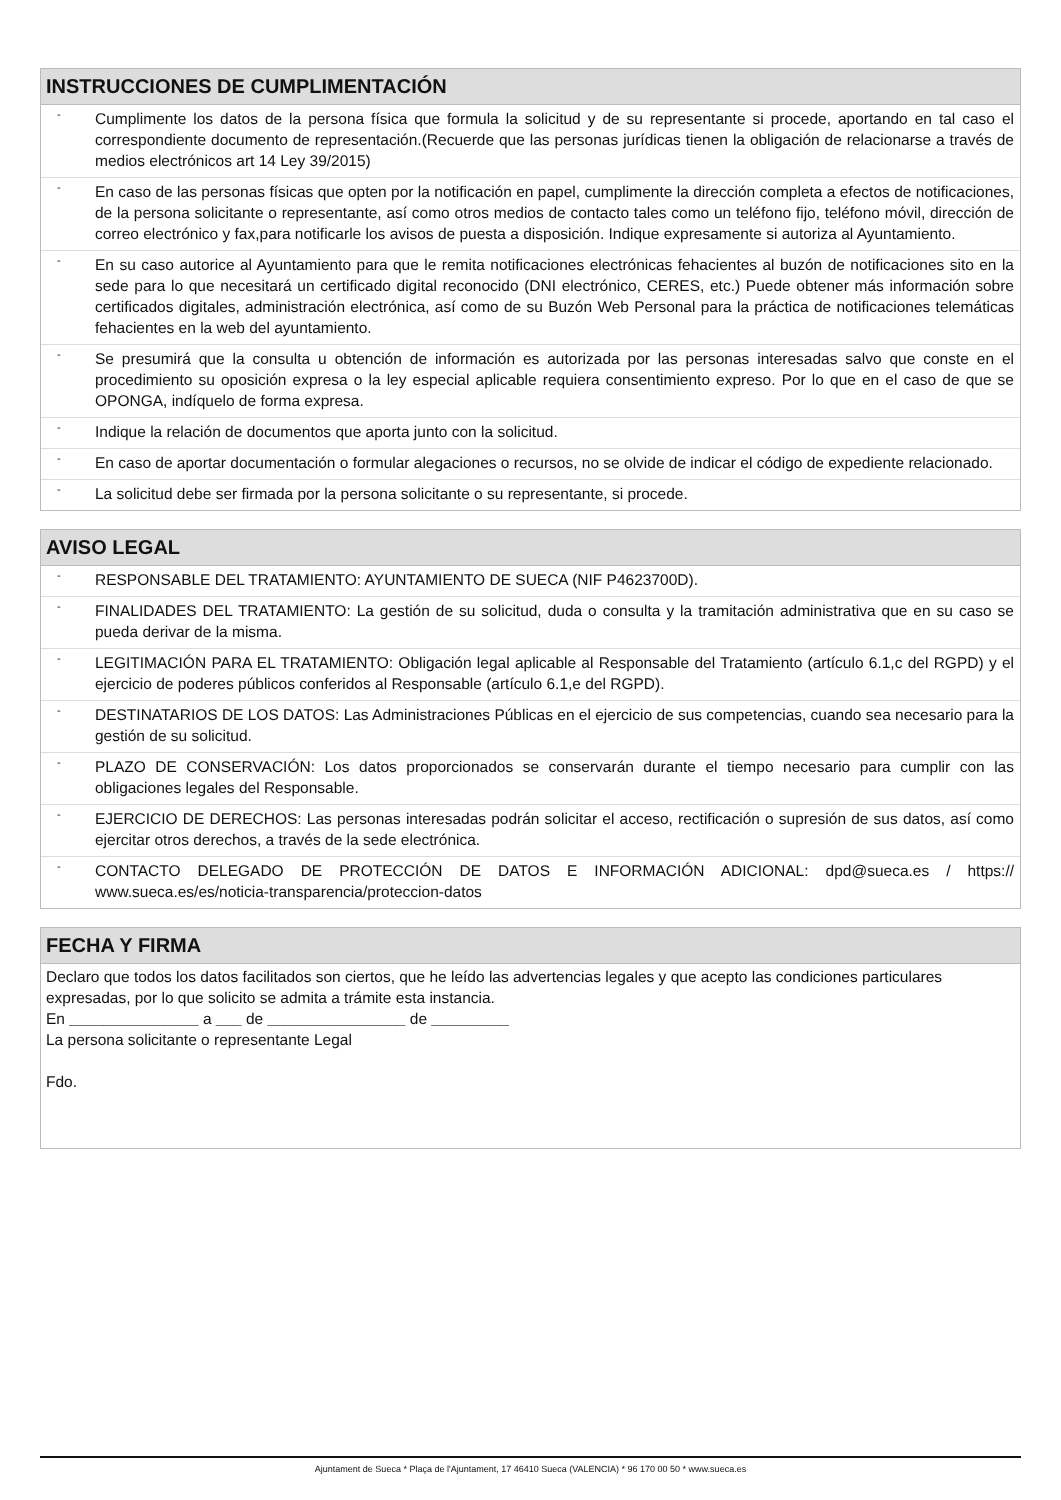INSTRUCCIONES DE CUMPLIMENTACIÓN
-
Cumplimente los datos de la persona física que formula la solicitud y de su representante si procede, aportando en tal caso el correspondiente documento de representación.(Recuerde que las personas jurídicas tienen la obligación de relacionarse a través de medios electrónicos art 14 Ley 39/2015)
-
En caso de las personas físicas que opten por la notificación en papel, cumplimente la dirección completa a efectos de notificaciones, de la persona solicitante o representante, así como otros medios de contacto tales como un teléfono fijo, teléfono móvil, dirección de correo electrónico y fax,para notificarle los avisos de puesta a disposición. Indique expresamente si autoriza al Ayuntamiento.
-
En su caso autorice al Ayuntamiento para que le remita notificaciones electrónicas fehacientes al buzón de notificaciones sito en la sede para lo que necesitará un certificado digital reconocido (DNI electrónico, CERES, etc.) Puede obtener más información sobre certificados digitales, administración electrónica, así como de su Buzón Web Personal para la práctica de notificaciones telemáticas fehacientes en la web del ayuntamiento.
-
Se presumirá que la consulta u obtención de información es autorizada por las personas interesadas salvo que conste en el procedimiento su oposición expresa o la ley especial aplicable requiera consentimiento expreso. Por lo que en el caso de que se OPONGA, indíquelo de forma expresa.
-
Indique la relación de documentos que aporta junto con la solicitud.
-
En caso de aportar documentación o formular alegaciones o recursos, no se olvide de indicar el código de expediente relacionado.
-
La solicitud debe ser firmada por la persona solicitante o su representante, si procede.
AVISO LEGAL
-
RESPONSABLE DEL TRATAMIENTO: AYUNTAMIENTO DE SUECA (NIF P4623700D).
-
FINALIDADES DEL TRATAMIENTO: La gestión de su solicitud, duda o consulta y la tramitación administrativa que en su caso se pueda derivar de la misma.
-
LEGITIMACIÓN PARA EL TRATAMIENTO: Obligación legal aplicable al Responsable del Tratamiento (artículo 6.1,c del RGPD) y el ejercicio de poderes públicos conferidos al Responsable (artículo 6.1,e del RGPD).
-
DESTINATARIOS DE LOS DATOS: Las Administraciones Públicas en el ejercicio de sus competencias, cuando sea necesario para la gestión de su solicitud.
-
PLAZO DE CONSERVACIÓN: Los datos proporcionados se conservarán durante el tiempo necesario para cumplir con las obligaciones legales del Responsable.
-
EJERCICIO DE DERECHOS: Las personas interesadas podrán solicitar el acceso, rectificación o supresión de sus datos, así como ejercitar otros derechos, a través de la sede electrónica.
-
CONTACTO DELEGADO DE PROTECCIÓN DE DATOS E INFORMACIÓN ADICIONAL: dpd@sueca.es / https:// www.sueca.es/es/noticia-transparencia/proteccion-datos
FECHA Y FIRMA
Declaro que todos los datos facilitados son ciertos, que he leído las advertencias legales y que acepto las condiciones particulares expresadas, por lo que solicito se admita a trámite esta instancia.
En _______________ a ___ de ________________ de _________
La persona solicitante o representante Legal
Fdo.
Ajuntament de Sueca * Plaça de l'Ajuntament, 17 46410 Sueca (VALENCIA) * 96 170 00 50 * www.sueca.es